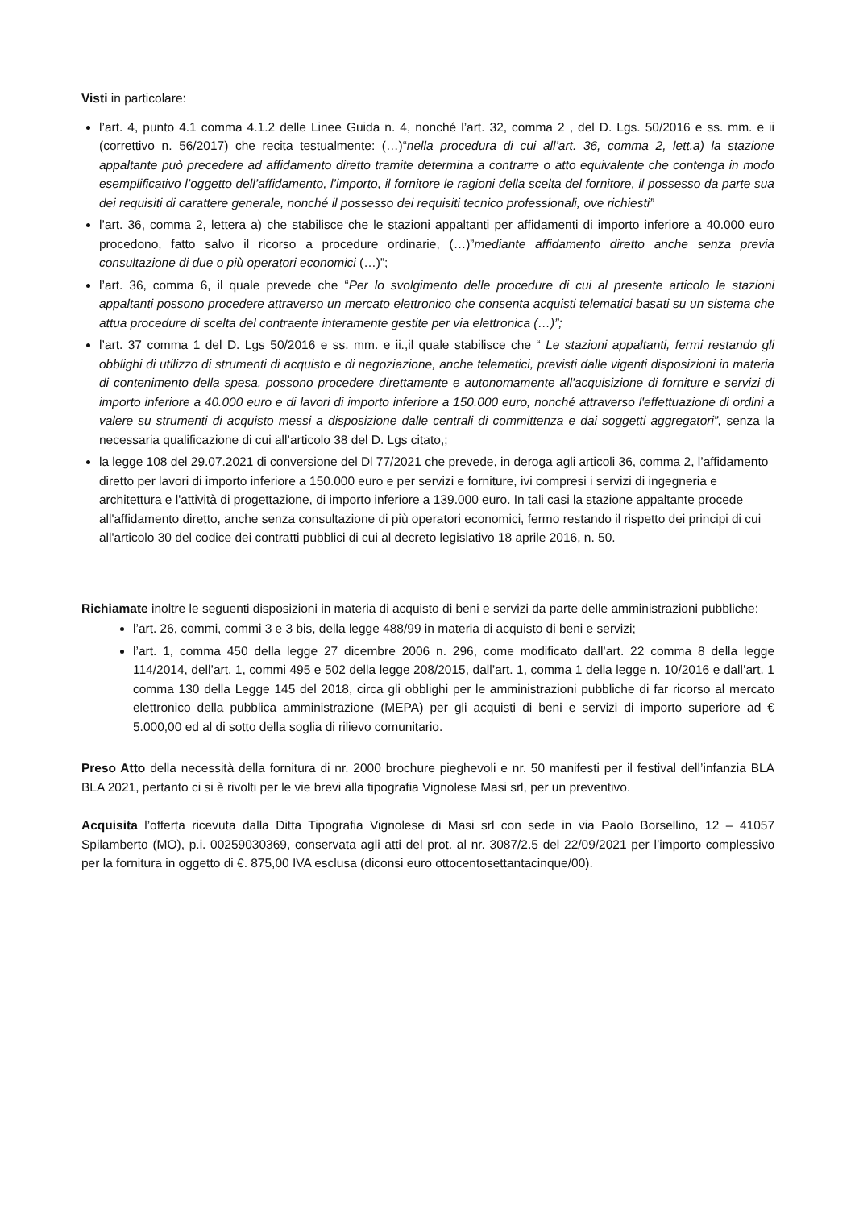Visti in particolare:
l’art. 4, punto 4.1 comma 4.1.2 delle Linee Guida n. 4, nonché l’art. 32, comma 2 , del D. Lgs. 50/2016 e ss. mm. e ii (correttivo n. 56/2017) che recita testualmente: (…)“nella procedura di cui all’art. 36, comma 2, lett.a) la stazione appaltante può precedere ad affidamento diretto tramite determina a contrarre o atto equivalente che contenga in modo esemplificativo l’oggetto dell’affidamento, l’importo, il fornitore le ragioni della scelta del fornitore, il possesso da parte sua dei requisiti di carattere generale, nonché il possesso dei requisiti tecnico professionali, ove richiesti”
l’art. 36, comma 2, lettera a) che stabilisce che le stazioni appaltanti per affidamenti di importo inferiore a 40.000 euro procedono, fatto salvo il ricorso a procedure ordinarie, (…)”mediante affidamento diretto anche senza previa consultazione di due o più operatori economici (…)”;
l’art. 36, comma 6, il quale prevede che “Per lo svolgimento delle procedure di cui al presente articolo le stazioni appaltanti possono procedere attraverso un mercato elettronico che consenta acquisti telematici basati su un sistema che attua procedure di scelta del contraente interamente gestite per via elettronica (…)”;
l’art. 37 comma 1 del D. Lgs 50/2016 e ss. mm. e ii.,il quale stabilisce che “ Le stazioni appaltanti, fermi restando gli obblighi di utilizzo di strumenti di acquisto e di negoziazione, anche telematici, previsti dalle vigenti disposizioni in materia di contenimento della spesa, possono procedere direttamente e autonomamente all'acquisizione di forniture e servizi di importo inferiore a 40.000 euro e di lavori di importo inferiore a 150.000 euro, nonché attraverso l'effettuazione di ordini a valere su strumenti di acquisto messi a disposizione dalle centrali di committenza e dai soggetti aggregatori”, senza la necessaria qualificazione di cui all’articolo 38 del D. Lgs citato,;
la legge 108 del 29.07.2021 di conversione del Dl 77/2021 che prevede, in deroga agli articoli 36, comma 2, l’affidamento diretto per lavori di importo inferiore a 150.000 euro e per servizi e forniture, ivi compresi i servizi di ingegneria e architettura e l'attività di progettazione, di importo inferiore a 139.000 euro. In tali casi la stazione appaltante procede all'affidamento diretto, anche senza consultazione di più operatori economici, fermo restando il rispetto dei principi di cui all'articolo 30 del codice dei contratti pubblici di cui al decreto legislativo 18 aprile 2016, n. 50.
Richiamate inoltre le seguenti disposizioni in materia di acquisto di beni e servizi da parte delle amministrazioni pubbliche:
l’art. 26, commi, commi 3 e 3 bis, della legge 488/99 in materia di acquisto di beni e servizi;
l’art. 1, comma 450 della legge 27 dicembre 2006 n. 296, come modificato dall’art. 22 comma 8 della legge 114/2014, dell’art. 1, commi 495 e 502 della legge 208/2015, dall’art. 1, comma 1 della legge n. 10/2016 e dall’art. 1 comma 130 della Legge 145 del 2018, circa gli obblighi per le amministrazioni pubbliche di far ricorso al mercato elettronico della pubblica amministrazione (MEPA) per gli acquisti di beni e servizi di importo superiore ad € 5.000,00 ed al di sotto della soglia di rilievo comunitario.
Preso Atto della necessità della fornitura di nr. 2000 brochure pieghevoli e nr. 50 manifesti per il festival dell’infanzia BLA BLA 2021, pertanto ci si è rivolti per le vie brevi alla tipografia Vignolese Masi srl, per un preventivo.
Acquisita l’offerta ricevuta dalla Ditta Tipografia Vignolese di Masi srl con sede in via Paolo Borsellino, 12 – 41057 Spilamberto (MO), p.i. 00259030369, conservata agli atti del prot. al nr. 3087/2.5 del 22/09/2021 per l’importo complessivo per la fornitura in oggetto di €. 875,00 IVA esclusa (diconsi euro ottocentosettantacinque/00).